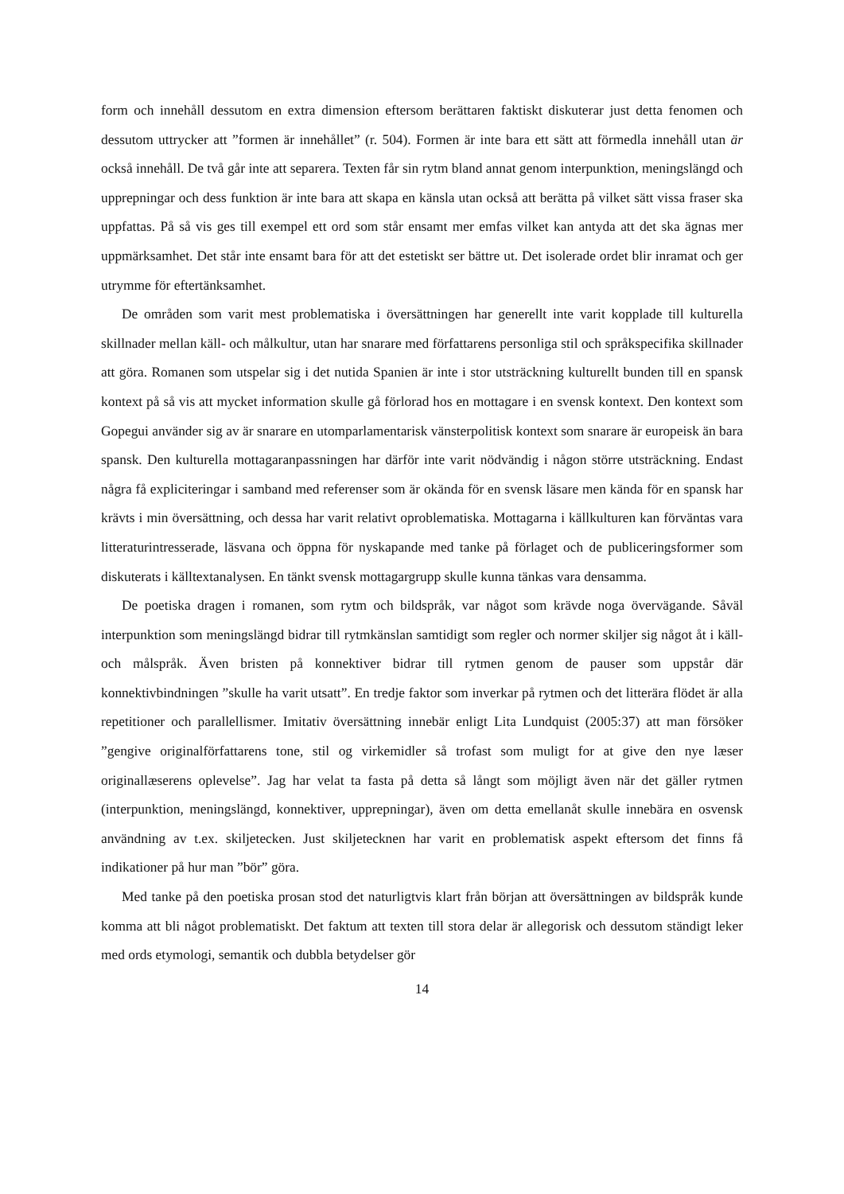form och innehåll dessutom en extra dimension eftersom berättaren faktiskt diskuterar just detta fenomen och dessutom uttrycker att ”formen är innehållet” (r. 504). Formen är inte bara ett sätt att förmedla innehåll utan är också innehåll. De två går inte att separera. Texten får sin rytm bland annat genom interpunktion, meningslängd och upprepningar och dess funktion är inte bara att skapa en känsla utan också att berätta på vilket sätt vissa fraser ska uppfattas. På så vis ges till exempel ett ord som står ensamt mer emfas vilket kan antyda att det ska ägnas mer uppmärksamhet. Det står inte ensamt bara för att det estetiskt ser bättre ut. Det isolerade ordet blir inramat och ger utrymme för eftertänksamhet.
De områden som varit mest problematiska i översättningen har generellt inte varit kopplade till kulturella skillnader mellan käll- och målkultur, utan har snarare med författarens personliga stil och språkspecifika skillnader att göra. Romanen som utspelar sig i det nutida Spanien är inte i stor utsträckning kulturellt bunden till en spansk kontext på så vis att mycket information skulle gå förlorad hos en mottagare i en svensk kontext. Den kontext som Gopegui använder sig av är snarare en utomparlamentarisk vänsterpolitisk kontext som snarare är europeisk än bara spansk. Den kulturella mottagaranpassningen har därför inte varit nödvändig i någon större utsträckning. Endast några få expliciteringar i samband med referenser som är okända för en svensk läsare men kända för en spansk har krävts i min översättning, och dessa har varit relativt oproblematiska. Mottagarna i källkulturen kan förväntas vara litteraturintresserade, läsvana och öppna för nyskapande med tanke på förlaget och de publiceringsformer som diskuterats i källtextanalysen. En tänkt svensk mottagargrupp skulle kunna tänkas vara densamma.
De poetiska dragen i romanen, som rytm och bildspråk, var något som krävde noga övervägande. Såväl interpunktion som meningslängd bidrar till rytmkänslan samtidigt som regler och normer skiljer sig något åt i käll- och målspråk. Även bristen på konnektiver bidrar till rytmen genom de pauser som uppstår där konnektivbindningen ”skulle ha varit utsatt”. En tredje faktor som inverkar på rytmen och det litterära flödet är alla repetitioner och parallellismer. Imitativ översättning innebär enligt Lita Lundquist (2005:37) att man försöker ”gengive originalförfattarens tone, stil og virkemidler så trofast som muligt for at give den nye læser originallæserens oplevelse”. Jag har velat ta fasta på detta så långt som möjligt även när det gäller rytmen (interpunktion, meningslängd, konnektiver, upprepningar), även om detta emellanåt skulle innebära en osvensk användning av t.ex. skiljetecken. Just skiljetecknen har varit en problematisk aspekt eftersom det finns få indikationer på hur man ”bör” göra.
Med tanke på den poetiska prosan stod det naturligtvis klart från början att översättningen av bildspråk kunde komma att bli något problematiskt. Det faktum att texten till stora delar är allegorisk och dessutom ständigt leker med ords etymologi, semantik och dubbla betydelser gör
14